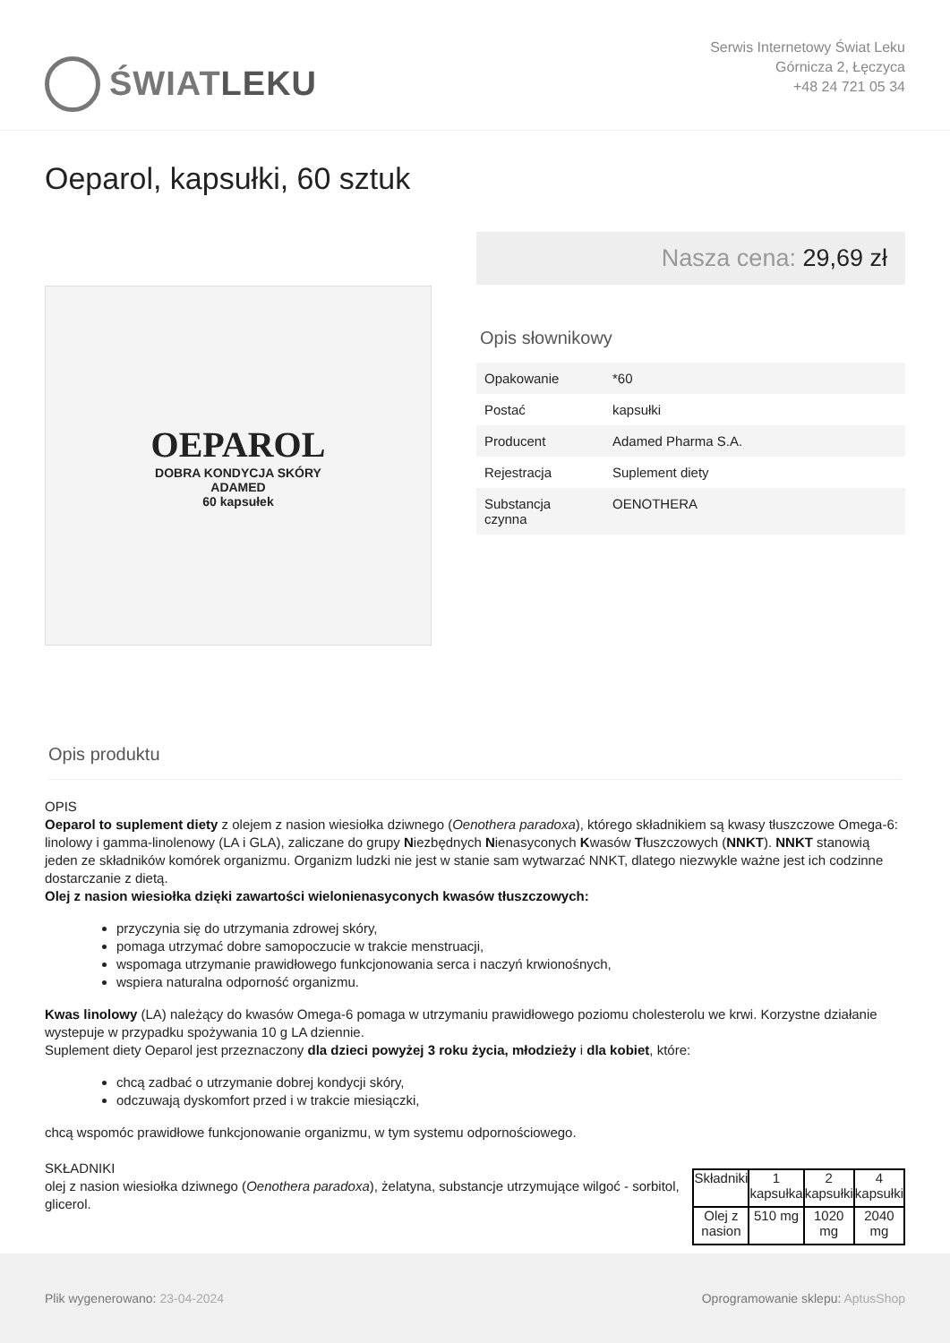ŚWIAT LEKU
Serwis Internetowy Świat Leku
Górnicza 2, Łęczyca
+48 24 721 05 34
Oeparol, kapsułki, 60 sztuk
OEPAROL
DOBRA KONDYCJA SKÓRY
ADAMED
60 kapsułek
Nasza cena: 29,69 zł
Opis słownikowy
| Opakowanie | *60 |
| Postać | kapsułki |
| Producent | Adamed Pharma S.A. |
| Rejestracja | Suplement diety |
| Substancja czynna | OENOTHERA |
Opis produktu
OPIS
Oeparol to suplement diety z olejem z nasion wiesiołka dziwnego (Oenothera paradoxa), którego składnikiem są kwasy tłuszczowe Omega-6: linolowy i gamma-linolenowy (LA i GLA), zaliczane do grupy Niezbędnych Nienasyconych Kwasów Tłuszczowych (NNKT). NNKT stanowią jeden ze składników komórek organizmu. Organizm ludzki nie jest w stanie sam wytwarzać NNKT, dlatego niezwykle ważne jest ich codzinne dostarczanie z dietą.
Olej z nasion wiesiołka dzięki zawartości wielonienasyconych kwasów tłuszczowych:
przyczynia się do utrzymania zdrowej skóry,
pomaga utrzymać dobre samopoczucie w trakcie menstruacji,
wspomaga utrzymanie prawidłowego funkcjonowania serca i naczyń krwionośnych,
wspiera naturalna odporność organizmu.
Kwas linolowy (LA) należący do kwasów Omega-6 pomaga w utrzymaniu prawidłowego poziomu cholesterolu we krwi. Korzystne działanie wystepuje w przypadku spożywania 10 g LA dziennie.
Suplement diety Oeparol jest przeznaczony dla dzieci powyżej 3 roku życia, młodzieży i dla kobiet, które:
chcą zadbać o utrzymanie dobrej kondycji skóry,
odczuwają dyskomfort przed i w trakcie miesiączki,
chcą wspomóc prawidłowe funkcjonowanie organizmu, w tym systemu odpornościowego.
SKŁADNIKI
| Składniki | 1 kapsułka | 2 kapsułki | 4 kapsułki |
| --- | --- | --- | --- |
| Olej z nasion | 510 mg | 1020 mg | 2040 mg |
olej z nasion wiesiołka dziwnego (Oenothera paradoxa), żelatyna, substancje utrzymujące wilgoć - sorbitol, glicerol.
Plik wygenerowano: 23-04-2024
Oprogramowanie sklepu: AptusShop